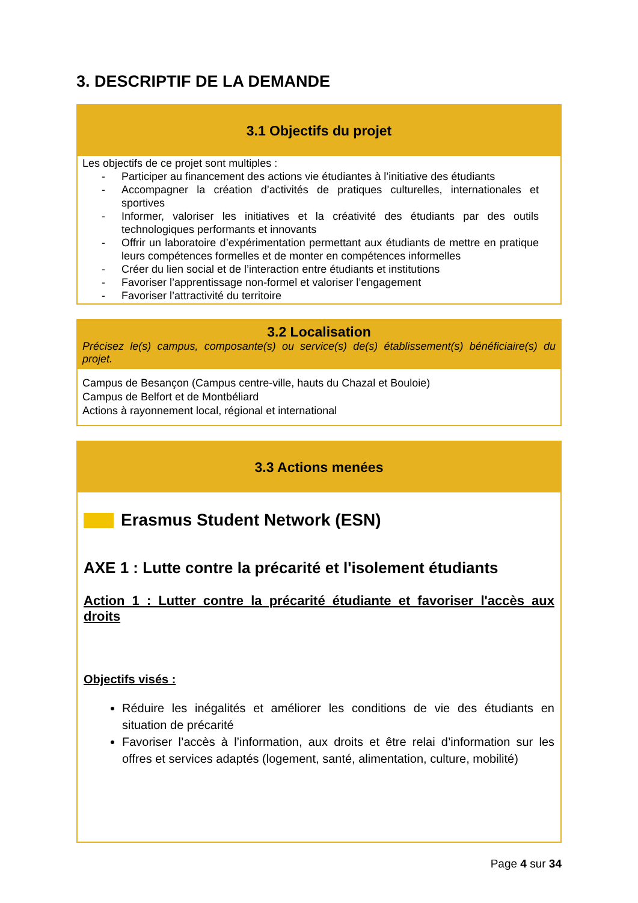3. DESCRIPTIF DE LA DEMANDE
| 3.1 Objectifs du projet |
| --- |
| Les objectifs de ce projet sont multiples : - Participer au financement des actions vie étudiantes à l’initiative des étudiants - Accompagner la création d’activités de pratiques culturelles, internationales et sportives - Informer, valoriser les initiatives et la créativité des étudiants par des outils technologiques performants et innovants - Offrir un laboratoire d’expérimentation permettant aux étudiants de mettre en pratique leurs compétences formelles et de monter en compétences informelles - Créer du lien social et de l’interaction entre étudiants et institutions - Favoriser l’apprentissage non-formel et valoriser l’engagement - Favoriser l’attractivité du territoire |
| 3.2 Localisation Précisez le(s) campus, composante(s) ou service(s) de(s) établissement(s) bénéficiaire(s) du projet. |
| --- |
| Campus de Besançon (Campus centre-ville, hauts du Chazal et Bouloie) Campus de Belfort et de Montbéliard Actions à rayonnement local, régional et international |
| 3.3 Actions menées |
| --- |
| Erasmus Student Network (ESN) AXE 1 : Lutte contre la précarité et l'isolement étudiants Action 1 : Lutter contre la précarité étudiante et favoriser l'accès aux droits Objectifs visés : Réduire les inégalités et améliorer les conditions de vie des étudiants en situation de précarité Favoriser l’accès à l’information, aux droits et être relai d’information sur les offres et services adaptés (logement, santé, alimentation, culture, mobilité) |
Page 4 sur 34